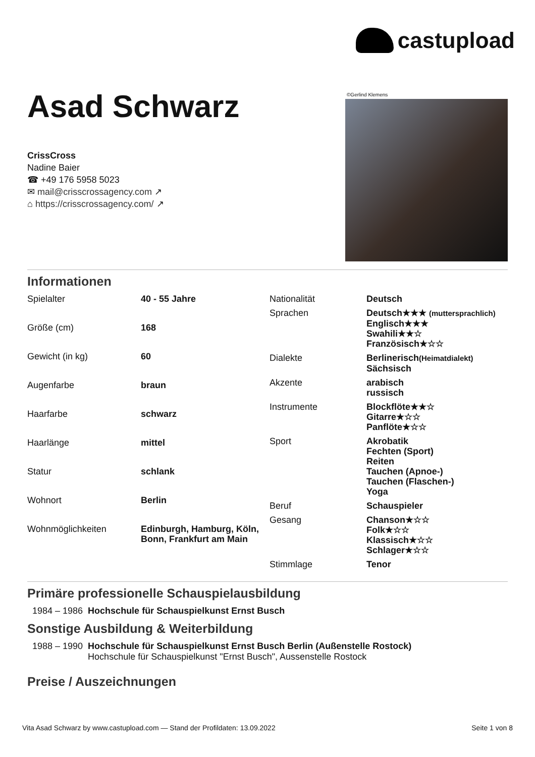castupload
Asad Schwarz
CrissCross
Nadine Baier
☎ +49 176 5958 5023
✉ mail@crisscrossagency.com ↗
⌂ https://crisscrossagency.com/ ↗
©Gerlind Klemens
Informationen
| Spielalter | 40 - 55 Jahre |
| Größe (cm) | 168 |
| Gewicht (in kg) | 60 |
| Augenfarbe | braun |
| Haarfarbe | schwarz |
| Haarlänge | mittel |
| Statur | schlank |
| Wohnort | Berlin |
| Wohnmöglichkeiten | Edinburgh, Hamburg, Köln, Bonn, Frankfurt am Main |
| Nationalität | Deutsch |
| Sprachen | Deutsch★★★ (muttersprachlich) Englisch★★★ Swahili★★☆ Französisch★☆☆ |
| Dialekte | Berlinerisch (Heimatdialekt) Sächsisch |
| Akzente | arabisch russisch |
| Instrumente | Blockflöte★★☆ Gitarre★☆☆ Panflöte★☆☆ |
| Sport | Akrobatik Fechten (Sport) Reiten Tauchen (Apnoe-) Tauchen (Flaschen-) Yoga |
| Beruf | Schauspieler |
| Gesang | Chanson★☆☆ Folk★☆☆ Klassisch★☆☆ Schlager★☆☆ |
| Stimmlage | Tenor |
Primäre professionelle Schauspielausbildung
1984 – 1986 Hochschule für Schauspielkunst Ernst Busch
Sonstige Ausbildung & Weiterbildung
1988 – 1990 Hochschule für Schauspielkunst Ernst Busch Berlin (Außenstelle Rostock)
Hochschule für Schauspielkunst "Ernst Busch", Aussenstelle Rostock
Preise / Auszeichnungen
Vita Asad Schwarz by www.castupload.com — Stand der Profildaten: 13.09.2022 Seite 1 von 8